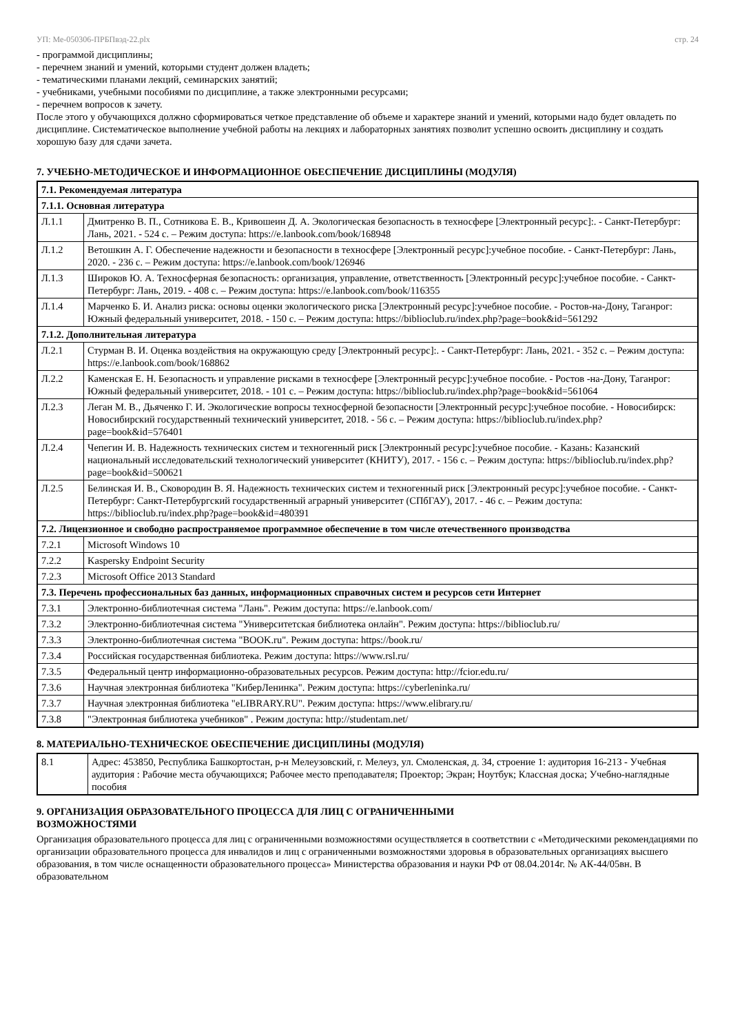УП: Ме-050306-ПРБПвэд-22.plx стр. 24
- программой дисциплины;
- перечнем знаний и умений, которыми студент должен владеть;
- тематическими планами лекций, семинарских занятий;
- учебниками, учебными пособиями по дисциплине, а также электронными ресурсами;
- перечнем вопросов к зачету.
После этого у обучающихся должно сформироваться четкое представление об объеме и характере знаний и умений, которыми надо будет овладеть по дисциплине. Систематическое выполнение учебной работы на лекциях и лабораторных занятиях позволит успешно освоить дисциплину и создать хорошую базу для сдачи зачета.
7. УЧЕБНО-МЕТОДИЧЕСКОЕ И ИНФОРМАЦИОННОЕ ОБЕСПЕЧЕНИЕ ДИСЦИПЛИНЫ (МОДУЛЯ)
| 7.1. Рекомендуемая литература | |
| 7.1.1. Основная литература | |
| Л.1.1 | Дмитренко В. П., Сотникова Е. В., Кривошеин Д. А. Экологическая безопасность в техносфере [Электронный ресурс]:. - Санкт-Петербург: Лань, 2021. - 524 с. – Режим доступа: https://e.lanbook.com/book/168948 |
| Л.1.2 | Ветошкин А. Г. Обеспечение надежности и безопасности в техносфере [Электронный ресурс]:учебное пособие. - Санкт-Петербург: Лань, 2020. - 236 с. – Режим доступа: https://e.lanbook.com/book/126946 |
| Л.1.3 | Широков Ю. А. Техносферная безопасность: организация, управление, ответственность [Электронный ресурс]:учебное пособие. - Санкт-Петербург: Лань, 2019. - 408 с. – Режим доступа: https://e.lanbook.com/book/116355 |
| Л.1.4 | Марченко Б. И. Анализ риска: основы оценки экологического риска [Электронный ресурс]:учебное пособие. - Ростов-на-Дону, Таганрог: Южный федеральный университет, 2018. - 150 с. – Режим доступа: https://biblioclub.ru/index.php?page=book&id=561292 |
| 7.1.2. Дополнительная литература | |
| Л.2.1 | Стурман В. И. Оценка воздействия на окружающую среду [Электронный ресурс]:. - Санкт-Петербург: Лань, 2021. - 352 с. – Режим доступа: https://e.lanbook.com/book/168862 |
| Л.2.2 | Каменская Е. Н. Безопасность и управление рисками в техносфере [Электронный ресурс]:учебное пособие. - Ростов -на-Дону, Таганрог: Южный федеральный университет, 2018. - 101 с. – Режим доступа: https://biblioclub.ru/index.php?page=book&id=561064 |
| Л.2.3 | Леган М. В., Дьяченко Г. И. Экологические вопросы техносферной безопасности [Электронный ресурс]:учебное пособие. - Новосибирск: Новосибирский государственный технический университет, 2018. - 56 с. – Режим доступа: https://biblioclub.ru/index.php?page=book&id=576401 |
| Л.2.4 | Чепегин И. В. Надежность технических систем и техногенный риск [Электронный ресурс]:учебное пособие. - Казань: Казанский национальный исследовательский технологический университет (КНИТУ), 2017. - 156 с. – Режим доступа: https://biblioclub.ru/index.php?page=book&id=500621 |
| Л.2.5 | Белинская И. В., Сковородин В. Я. Надежность технических систем и техногенный риск [Электронный ресурс]:учебное пособие. - Санкт-Петербург: Санкт-Петербургский государственный аграрный университет (СПбГАУ), 2017. - 46 с. – Режим доступа: https://biblioclub.ru/index.php?page=book&id=480391 |
| 7.2. Лицензионное и свободно распространяемое программное обеспечение в том числе отечественного производства | |
| 7.2.1 | Microsoft Windows 10 |
| 7.2.2 | Kaspersky Endpoint Security |
| 7.2.3 | Microsoft Office 2013 Standard |
| 7.3. Перечень профессиональных баз данных, информационных справочных систем и ресурсов сети Интернет | |
| 7.3.1 | Электронно-библиотечная система "Лань". Режим доступа: https://e.lanbook.com/ |
| 7.3.2 | Электронно-библиотечная система "Университетская библиотека онлайн". Режим доступа: https://biblioclub.ru/ |
| 7.3.3 | Электронно-библиотечная система "BOOK.ru". Режим доступа: https://book.ru/ |
| 7.3.4 | Российская государственная библиотека. Режим доступа: https://www.rsl.ru/ |
| 7.3.5 | Федеральный центр информационно-образовательных ресурсов. Режим доступа: http://fcior.edu.ru/ |
| 7.3.6 | Научная электронная библиотека "КиберЛенинка". Режим доступа: https://cyberleninka.ru/ |
| 7.3.7 | Научная электронная библиотека "eLIBRARY.RU". Режим доступа: https://www.elibrary.ru/ |
| 7.3.8 | "Электронная библиотека учебников" . Режим доступа: http://studentam.net/ |
8. МАТЕРИАЛЬНО-ТЕХНИЧЕСКОЕ ОБЕСПЕЧЕНИЕ ДИСЦИПЛИНЫ (МОДУЛЯ)
| 8.1 | Адрес: 453850, Республика Башкортостан, р-н Мелеузовский, г. Мелеуз, ул. Смоленская, д. 34, строение 1: аудитория 16-213 - Учебная аудитория : Рабочие места обучающихся; Рабочее место преподавателя; Проектор; Экран; Ноутбук; Классная доска; Учебно-наглядные пособия |
9. ОРГАНИЗАЦИЯ ОБРАЗОВАТЕЛЬНОГО ПРОЦЕССА ДЛЯ ЛИЦ С ОГРАНИЧЕННЫМИ
ВОЗМОЖНОСТЯМИ
Организация образовательного процесса для лиц с ограниченными возможностями осуществляется в соответствии с «Методическими рекомендациями по организации образовательного процесса для инвалидов и лиц с ограниченными возможностями здоровья в образовательных организациях высшего образования, в том числе оснащенности образовательного процесса» Министерства образования и науки РФ от 08.04.2014г. № АК-44/05вн. В образовательном